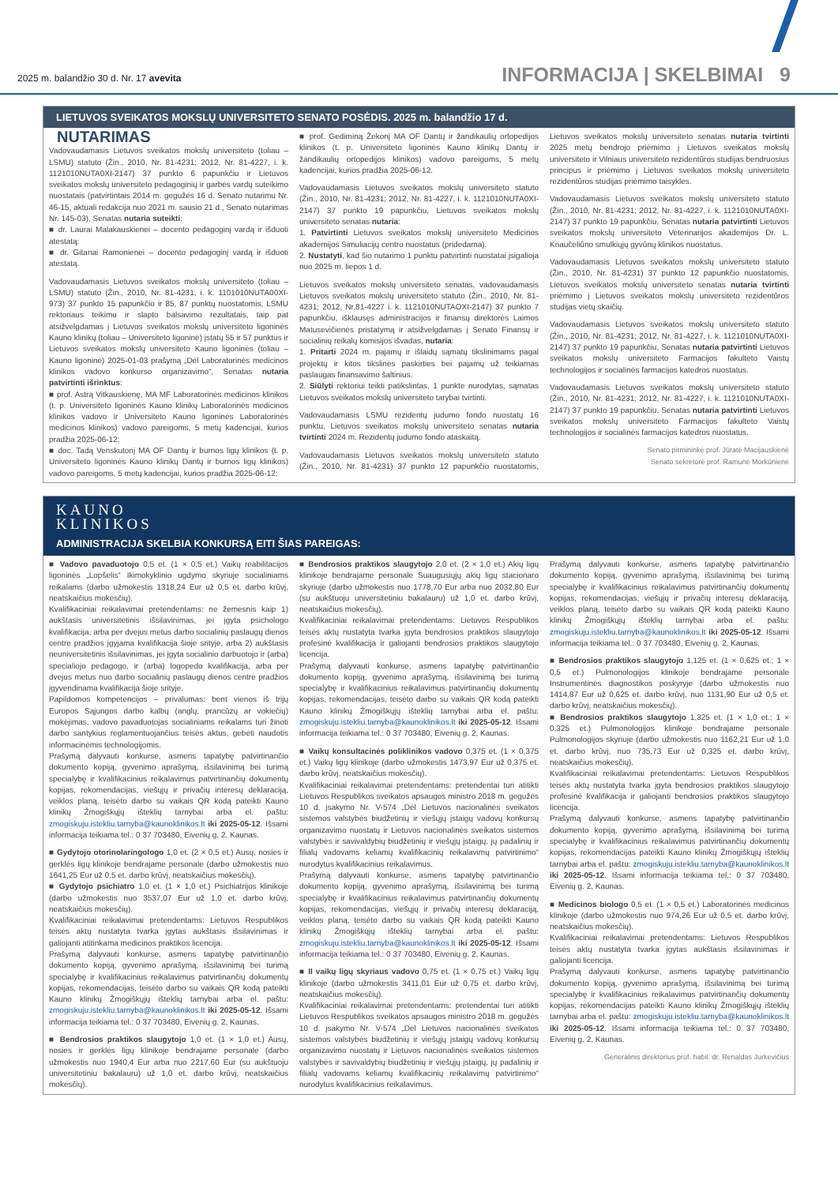2025 m. balandžio 30 d. Nr. 17 avevita
INFORMACIJA | SKELBIMAI 9
LIETUVOS SVEIKATOS MOKSLŲ UNIVERSITETO SENATO POSĖDIS. 2025 m. balandžio 17 d.
NUTARIMAS
Vadovaudamasis Lietuvos sveikatos mokslų universiteto (toliau – LSMU) statuto (Žin., 2010, Nr. 81-4231; 2012, Nr. 81-4227, i. k. 1121010NUTA0XI-2147) 37 punkto 6 papunkčiu ir Lietuvos sveikatos mokslų universiteto pedagoginių ir garbės vardų suteikimo nuostatais (patvirtintais 2014 m. gegužės 16 d. Senato nutarimu Nr. 46-15, aktuali redakcija nuo 2021 m. sausio 21 d., Senato nutarimas Nr. 145-03), Senatas nutaria suteikti:
■ dr. Laurai Malakauskienei – docento pedagoginį vardą ir išduoti atestatą;
■ dr. Gitanai Ramonienei – docento pedagoginį vardą ir išduoti atestatą.
Vadovaudamasis Lietuvos sveikatos mokslų universiteto (toliau – LSMU) statuto (Žin., 2010, Nr. 81-4231, i. k. 1101010NUTA00XI-973) 37 punkto 15 papunkčio ir 85, 87 punktų nuostatomis, LSMU rektoriaus teikimu ir slapto balsavimo rezultatais, taip pat atsižvelgdamas į Lietuvos sveikatos mokslų universiteto ligoninės Kauno klinikų (toliau – Universiteto ligoninė) įstatų 55 ir 57 punktus ir Lietuvos sveikatos mokslų universiteto Kauno ligoninės (toliau – Kauno ligoninė) 2025-01-03 prašymą „Dėl Laboratorinės medicinos klinikos vadovo konkurso organizavimo“, Senatas nutaria patvirtinti išrinktus:
■ prof. Astrą Vitkauskienę, MA MF Laboratorinės medicinos klinikos (t. p. Universiteto ligoninės Kauno klinikų Laboratorinės medicinos klinikos vadovo ir Universiteto Kauno ligoninės Laboratorinės medicinos klinikos) vadovo pareigoms, 5 metų kadencijai, kurios pradžia 2025-06-12;
■ doc. Tadą Venskutonį MA OF Dantų ir burnos ligų klinikos (t. p. Universiteto ligoninės Kauno klinikų Dantų ir burnos ligų klinikos) vadovo pareigoms, 5 metų kadencijai, kurios pradžia 2025-06-12;
■ prof. Gediminą Žekonį MA OF Dantų ir žandikaulių ortopedijos klinikos (t. p. Universiteto ligoninės Kauno klinikų Dantų ir žandikaulių ortopedijos klinikos) vadovo pareigoms, 5 metų kadencijai, kurios pradžia 2025-06-12.
Vadovaudamasis Lietuvos sveikatos mokslų universiteto statuto (Žin., 2010, Nr. 81-4231; 2012, Nr. 81-4227, i. k. 1121010NUTA0XI-2147) 37 punkto 19 papunkčiu, Lietuvos sveikatos mokslų universiteto senatas nutaria:
1. Patvirtinti Lietuvos sveikatos mokslų universiteto Medicinos akademijos Simuliacijų centro nuostatus (pridedama).
2. Nustatyti, kad šio nutarimo 1 punktu patvirtinti nuostatai įsigalioja nuo 2025 m. liepos 1 d.
Lietuvos sveikatos mokslų universiteto senatas, vadovaudamasis Lietuvos sveikatos mokslų universiteto statuto (Žin., 2010, Nr. 81-4231; 2012, Nr.81-4227 i. k. 1121010NUTAOXI-2147) 37 punkto 7 papunkčiu, išklausęs administracijos ir finansų direktorės Laimos Matusevičienės pristatymą ir atsižvelgdamas į Senato Finansų ir socialinių reikalų komisijos išvadas, nutaria:
1. Pritarti 2024 m. pajamų ir išlaidų sąmatų tikslinimams pagal projektų ir kitos tikslinės paskirties bei pajamų už teikiamas paslaugas finansavimo šaltinius.
2. Siūlyti rektoriui teikti patikslintas, 1 punkte nurodytas, sąmatas Lietuvos sveikatos mokslų universiteto tarybai tvirtinti.
Vadovaudamasis LSMU rezidentų judumo fondo nuostatų 16 punktu, Lietuvos sveikatos mokslų universiteto senatas nutaria tvirtinti 2024 m. Rezidentų judumo fondo ataskaitą.
Vadovaudamasis Lietuvos sveikatos mokslų universiteto statuto (Žin., 2010, Nr. 81-4231) 37 punkto 12 papunkčio nuostatomis, Lietuvos sveikatos mokslų universiteto senatas nutaria tvirtinti 2025 metų bendrojo priėmimo į Lietuvos sveikatos mokslų universiteto ir Vilniaus universiteto rezidentūros studijas bendruosius principus ir priėmimo į Lietuvos sveikatos mokslų universiteto rezidentūros studijas priėmimo taisykles.
Vadovaudamasis Lietuvos sveikatos mokslų universiteto statuto (Žin., 2010, Nr. 81-4231; 2012, Nr. 81-4227, i. k. 1121010NUTA0XI-2147) 37 punkto 19 papunkčiu, Senatas nutaria patvirtinti Lietuvos sveikatos mokslų universiteto Veterinarijos akademijos Dr. L. Kriaučeliūno smulkiųjų gyvūnų klinikos nuostatus.
Vadovaudamasis Lietuvos sveikatos mokslų universiteto statuto (Žin., 2010, Nr. 81-4231) 37 punkto 12 papunkčio nuostatomis, Lietuvos sveikatos mokslų universiteto senatas nutaria tvirtinti priėmimo į Lietuvos sveikatos mokslų universiteto rezidentūros studijas vietų skaičių.
Vadovaudamasis Lietuvos sveikatos mokslų universiteto statuto (Žin., 2010, Nr. 81-4231; 2012, Nr. 81-4227, i. k. 1121010NUTA0XI-2147) 37 punkto 19 papunkčiu, Senatas nutaria patvirtinti Lietuvos sveikatos mokslų universiteto Farmacijos fakulteto Vaistų technologijos ir socialinės farmacijos katedros nuostatus.
Vadovaudamasis Lietuvos sveikatos mokslų universiteto statuto (Žin., 2010, Nr. 81-4231; 2012, Nr. 81-4227, i. k. 1121010NUTA0XI-2147) 37 punkto 19 papunkčiu, Senatas nutaria patvirtinti Lietuvos sveikatos mokslų universiteto Farmacijos fakulteto Vaistų technologijos ir socialinės farmacijos katedros nuostatus.
Senato pirmininkė prof. Jūratė Macijauskienė
Senato sekretorė prof. Ramunė Morkūnienė
KAUNO
KLINIKOS
ADMINISTRACIJA SKELBIA KONKURSĄ EITI ŠIAS PAREIGAS:
■ Vadovo pavaduotojo 0,5 et. (1 × 0,5 et.) Vaikų reabilitacijos ligoninės „Lopšelis“ Ikimokyklinio ugdymo skyriuje socialiniams reikalams (darbo užmokestis 1318,24 Eur už 0,5 et. darbo krūvį, neatskaičius mokesčių).
Kvalifikaciniai reikalavimai pretendentams: ne žemesnis kaip 1) aukštasis universitetinis išsilavinimas, jei įgyta psichologo kvalifikacija, arba per dvejus metus darbo socialinių paslaugų dienos centre pradžios įgyjama kvalifikacija šioje srityje, arba 2) aukštasis neuniversitetinis išsilavinimas, jei įgyta socialinio darbuotojo ir (arba) specialiojo pedagogo, ir (arba) logopedo kvalifikacija, arba per dvejus metus nuo darbo socialinių paslaugų dienos centre pradžios įgyvendinama kvalifikacija šioje srityje.
Papildomos kompetencijos – privalumas: bent vienos iš trijų Europos Sąjungos darbo kalbų (anglų, prancūzų ar vokiečių) mokėjimas, vadovo pavaduotojas socialiniams reikalams turi žinoti darbo santykius reglamentuojančius teisės aktus, gebėti naudotis informacinėmis technologijomis.
Prašymą dalyvauti konkurse, asmens tapatybę patvirtinančio dokumento kopiją, gyvenimo aprašymą, išsilavinimą bei turimą specialybę ir kvalifikacinius reikalavimus patvirtinančių dokumentų kopijas, rekomendacijas, viešųjų ir privačių interesų deklaraciją, veiklos planą, teisėto darbo su vaikais QR kodą pateikti Kauno klinikų Žmogiškųjų išteklių tarnybai arba el. paštu: zmogiskuju.istekliu.tarnyba@kaunoklinikos.lt iki 2025-05-12. Išsami informacija teikiama tel.: 0 37 703480, Eivenių g. 2, Kaunas.
■ Gydytojo otorinolaringologo 1,0 et. (2 × 0,5 et.) Ausų, nosies ir gerklės ligų klinikoje bendrajame personale (darbo užmokestis nuo 1641,25 Eur už 0,5 et. darbo krūvį, neatskaičius mokesčių).
■ Gydytojo psichiatro 1,0 et. (1 × 1,0 et.) Psichiatrijos klinikoje (darbo užmokestis nuo 3537,07 Eur už 1,0 et. darbo krūvį, neatskaičius mokesčių).
Kvalifikaciniai reikalavimai pretendentams: Lietuvos Respublikos teisės aktų nustatyta tvarka įgytas aukštasis išsilavinimas ir galiojanti atitinkama medicinos praktikos licencija.
Prašymą dalyvauti konkurse, asmens tapatybę patvirtinančio dokumento kopiją, gyvenimo aprašymą, išsilavinimą bei turimą specialybę ir kvalifikacinius reikalavimus patvirtinančių dokumentų kopijas, rekomendacijas, teisėto darbo su vaikais QR kodą pateikti Kauno klinikų Žmogiškųjų išteklių tarnybai arba el. paštu: zmogiskuju.istekliu.tarnyba@kaunoklinikos.lt iki 2025-05-12. Išsami informacija teikiama tel.: 0 37 703480, Eivenių g. 2, Kaunas.
■ Bendrosios praktikos slaugytojo 1,0 et. (1 × 1,0 et.) Ausų, nosies ir gerklės ligų klinikoje bendrajame personale (darbo užmokestis nuo 1940,4 Eur arba nuo 2217,60 Eur (su aukštuoju universitetiniu bakalauru) už 1,0 et. darbo krūvį, neatskaičius mokesčių).
■ Bendrosios praktikos slaugytojo 2,0 et. (2 × 1,0 et.) Akių ligų klinikoje bendrajame personale Suaugusiųjų akių ligų stacionaro skyriuje (darbo užmokestis nuo 1778,70 Eur arba nuo 2032,80 Eur (su aukštuoju universitetiniu bakalauru) už 1,0 et. darbo krūvį, neatskaičius mokesčių).
Kvalifikaciniai reikalavimai pretendentams: Lietuvos Respublikos teisės aktų nustatyta tvarka įgyta bendrosios praktikos slaugytojo profesinė kvalifikacija ir galiojanti bendrosios praktikos slaugytojo licencija.
Prašymą dalyvauti konkurse, asmens tapatybę patvirtinančio dokumento kopiją, gyvenimo aprašymą, išsilavinimą bei turimą specialybę ir kvalifikacinius reikalavimus patvirtinančių dokumentų kopijas, rekomendacijas, teisėto darbo su vaikais QR kodą pateikti Kauno klinikų Žmogiškųjų išteklių tarnybai arba el. paštu: zmogiskuju.istekliu.tarnyba@kaunoklinikos.lt iki 2025-05-12. Išsami informacija teikiama tel.: 0 37 703480, Eivenių g. 2, Kaunas.
■ Vaikų konsultacinės poliklinikos vadovo 0,375 et. (1 × 0,375 et.) Vaikų ligų klinikoje (darbo užmokestis 1473,97 Eur už 0,375 et. darbo krūvį, neatskaičius mokesčių).
Kvalifikaciniai reikalavimai pretendentams: pretendentai turi atitikti Lietuvos Respublikos sveikatos apsaugos ministro 2018 m. gegužės 10 d. įsakymo Nr. V-574 „Dėl Lietuvos nacionalinės sveikatos sistemos valstybės biudžetinių ir viešųjų įstaigų vadovų konkursų organizavimo nuostatų ir Lietuvos nacionalinės sveikatos sistemos valstybės ir savivaldybių biudžetinių ir viešųjų įstaigų, jų padalinių ir filialų vadovams keliamų kvalifikacinių reikalavimų patvirtinimo“ nurodytus kvalifikacinius reikalavimus.
Prašymą dalyvauti konkurse, asmens tapatybę patvirtinančio dokumento kopiją, gyvenimo aprašymą, išsilavinimą bei turimą specialybę ir kvalifikacinius reikalavimus patvirtinančių dokumentų kopijas, rekomendacijas, viešųjų ir privačių interesų deklaraciją, veiklos planą, teisėto darbo su vaikais QR kodą pateikti Kauno klinikų Žmogiškųjų išteklių tarnybai arba el. paštu: zmogiskuju.istekliu.tarnyba@kaunoklinikos.lt iki 2025-05-12. Išsami informacija teikiama tel.: 0 37 703480, Eivenių g. 2, Kaunas.
■ II vaikų ligų skyriaus vadovo 0,75 et. (1 × 0,75 et.) Vaikų ligų klinikoje (darbo užmokestis 3411,01 Eur už 0,75 et. darbo krūvį, neatskaičius mokesčių).
Kvalifikaciniai reikalavimai pretendentams: pretendentai turi atitikti Lietuvos Respublikos sveikatos apsaugos ministro 2018 m. gegužės 10 d. įsakymo Nr. V-574 „Dėl Lietuvos nacionalinės sveikatos sistemos valstybės biudžetinių ir viešųjų įstaigų vadovų konkursų organizavimo nuostatų ir Lietuvos nacionalinės sveikatos sistemos valstybės ir savivaldybių biudžetinių ir viešųjų įstaigų, jų padalinių ir filialų vadovams keliamų kvalifikacinių reikalavimų patvirtinimo“ nurodytus kvalifikacinius reikalavimus.
Prašymą dalyvauti konkurse, asmens tapatybę patvirtinančio dokumento kopiją, gyvenimo aprašymą, išsilavinimą bei turimą specialybę ir kvalifikacinius reikalavimus patvirtinančių dokumentų kopijas, rekomendacijas, viešųjų ir privačių interesų deklaraciją, veiklos planą, teisėto darbo su vaikais QR kodą pateikti Kauno klinikų Žmogiškųjų išteklių tarnybai arba el. paštu: zmogiskuju.istekliu.tarnyba@kaunoklinikos.lt iki 2025-05-12. Išsami informacija teikiama tel.: 0 37 703480, Eivenių g. 2, Kaunas.
■ Bendrosios praktikos slaugytojo 1,125 et. (1 × 0,625 et.; 1 × 0,5 et.) Pulmonologijos klinikoje bendrajame personale Instrumentinės diagnostikos poskyryje (darbo užmokestis nuo 1414,87 Eur už 0,625 et. darbo krūvį, nuo 1131,90 Eur už 0,5 et. darbo krūvį, neatskaičius mokesčių).
■ Bendrosios praktikos slaugytojo 1,325 et. (1 × 1,0 et.; 1 × 0,325 et.) Pulmonologijos klinikoje bendrajame personale Pulmonologijos skyriuje (darbo užmokestis nuo 1162,21 Eur už 1,0 et. darbo krūvį, nuo 735,73 Eur už 0,325 et. darbo krūvį, neatskaičius mokesčių).
Kvalifikaciniai reikalavimai pretendentams: Lietuvos Respublikos teisės aktų nustatyta tvarka įgyta bendrosios praktikos slaugytojo profesinė kvalifikacija ir galiojanti bendrosios praktikos slaugytojo licencija.
Prašymą dalyvauti konkurse, asmens tapatybę patvirtinančio dokumento kopiją, gyvenimo aprašymą, išsilavinimą bei turimą specialybę ir kvalifikacinius reikalavimus patvirtinančių dokumentų kopijas, rekomendacijas pateikti Kauno klinikų Žmogiškųjų išteklių tarnybai arba el. paštu: zmogiskuju.istekliu.tarnyba@kaunoklinikos.lt iki 2025-05-12. Išsami informacija teikiama tel.: 0 37 703480, Eivenių g. 2, Kaunas.
■ Medicinos biologo 0,5 et. (1 × 0,5 et.) Laboratorinės medicinos klinikoje (darbo užmokestis nuo 974,26 Eur už 0,5 et. darbo krūvį, neatskaičius mokesčių).
Kvalifikaciniai reikalavimai pretendentams: Lietuvos Respublikos teisės aktų nustatyta tvarka įgytas aukštasis išsilavinimas ir galiojanti licencija.
Prašymą dalyvauti konkurse, asmens tapatybę patvirtinančio dokumento kopiją, gyvenimo aprašymą, išsilavinimą bei turimą specialybę ir kvalifikacinius reikalavimus patvirtinančių dokumentų kopijas, rekomendacijas pateikti Kauno klinikų Žmogiškųjų išteklių tarnybai arba el. paštu: zmogiskuju.istekliu.tarnyba@kaunoklinikos.lt iki 2025-05-12. Išsami informacija teikiama tel.: 0 37 703480, Eivenių g. 2, Kaunas.
Generalinis direktorius prof. habil. dr. Renaldas Jurkevičius